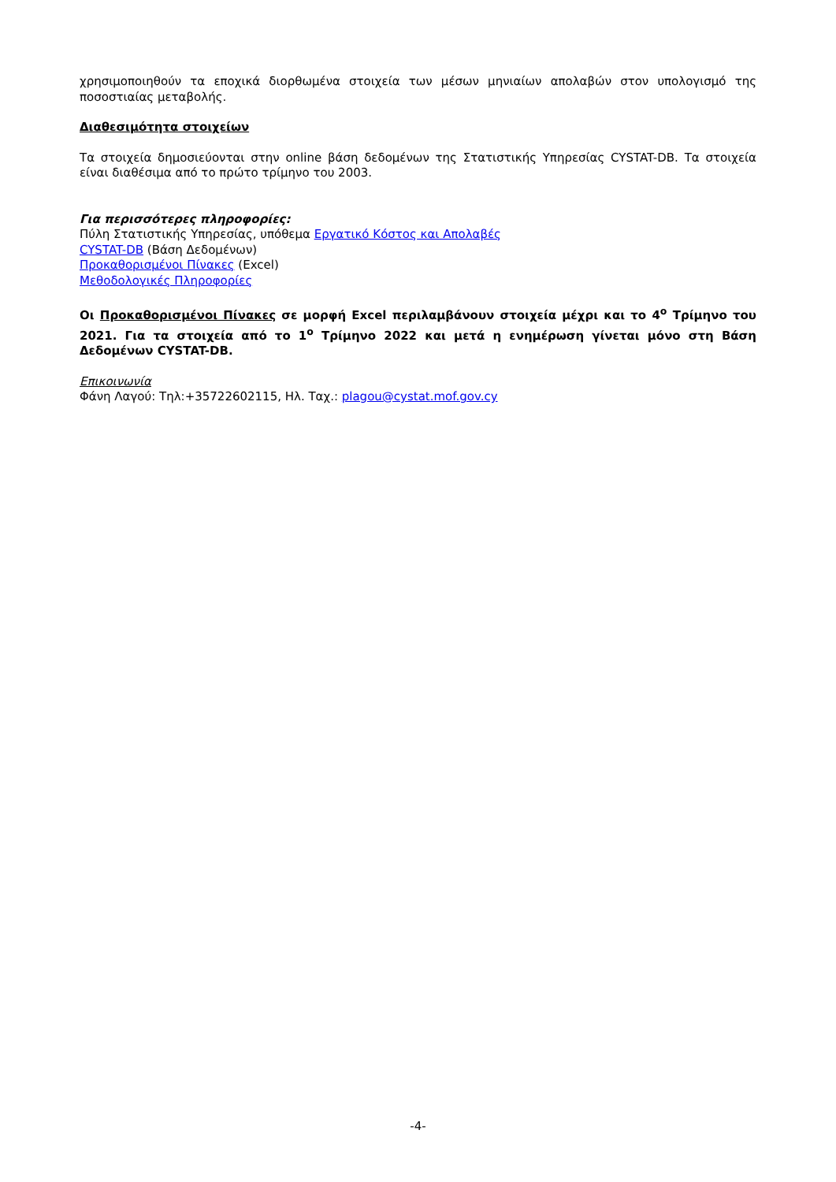χρησιμοποιηθούν τα εποχικά διορθωμένα στοιχεία των μέσων μηνιαίων απολαβών στον υπολογισμό της ποσοστιαίας μεταβολής.
Διαθεσιμότητα στοιχείων
Τα στοιχεία δημοσιεύονται στην online βάση δεδομένων της Στατιστικής Υπηρεσίας CYSTAT-DB. Τα στοιχεία είναι διαθέσιμα από το πρώτο τρίμηνο του 2003.
Για περισσότερες πληροφορίες:
Πύλη Στατιστικής Υπηρεσίας, υπόθεμα Εργατικό Κόστος και Απολαβές
CYSTAT-DB (Βάση Δεδομένων)
Προκαθορισμένοι Πίνακες (Excel)
Μεθοδολογικές Πληροφορίες
Οι Προκαθορισμένοι Πίνακες σε μορφή Excel περιλαμβάνουν στοιχεία μέχρι και το 4<sup>ο</sup> Τρίμηνο του 2021. Για τα στοιχεία από το 1<sup>ο</sup> Τρίμηνο 2022 και μετά η ενημέρωση γίνεται μόνο στη Βάση Δεδομένων CYSTAT-DB.
Επικοινωνία
Φάνη Λαγού: Τηλ:+35722602115, Ηλ. Ταχ.: plagou@cystat.mof.gov.cy
-4-